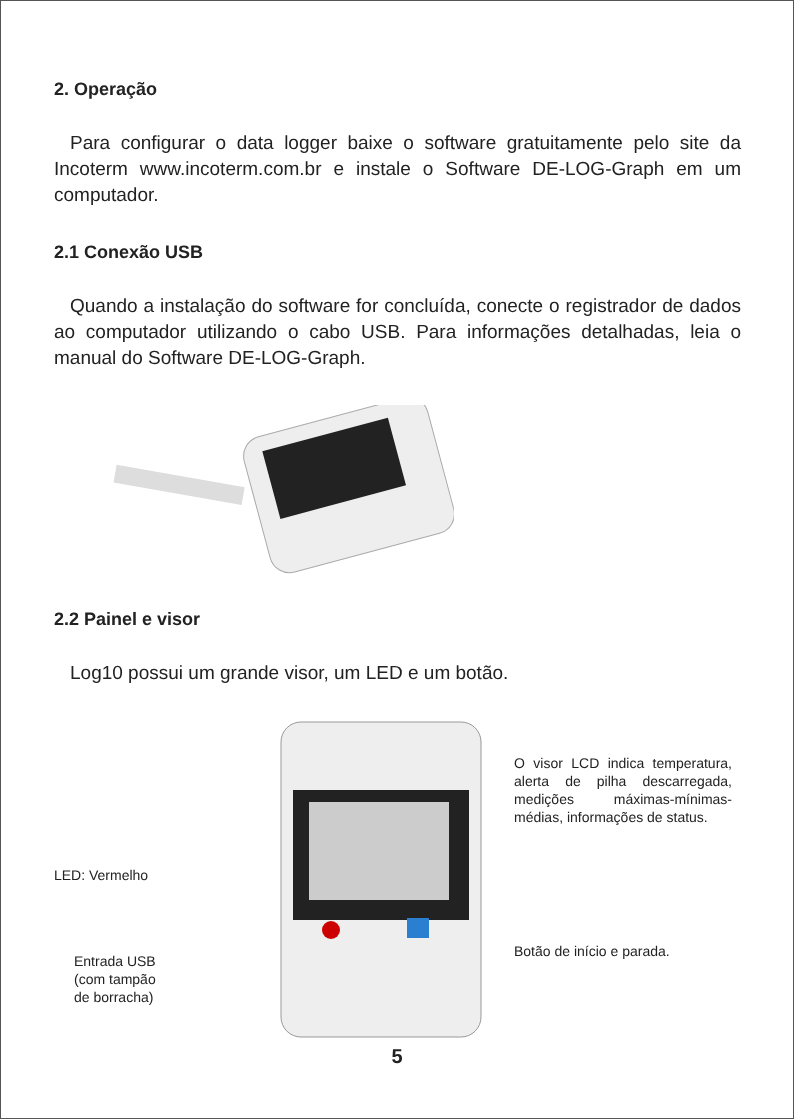2. Operação
Para configurar o data logger baixe o software gratuitamente pelo site da Incoterm www.incoterm.com.br e instale o Software DE-LOG-Graph em um computador.
2.1 Conexão USB
Quando a instalação do software for concluída, conecte o registrador de dados ao computador utilizando o cabo USB. Para informações detalhadas, leia o manual do Software DE-LOG-Graph.
2.2 Painel e visor
Log10 possui um grande visor, um LED e um botão.
LED: Vermelho
Entrada USB
(com tampão
de borracha)
O visor LCD indica temperatura, alerta de pilha descarregada, medições máximas-mínimas-médias, informações de status.
Botão de início e parada.
5